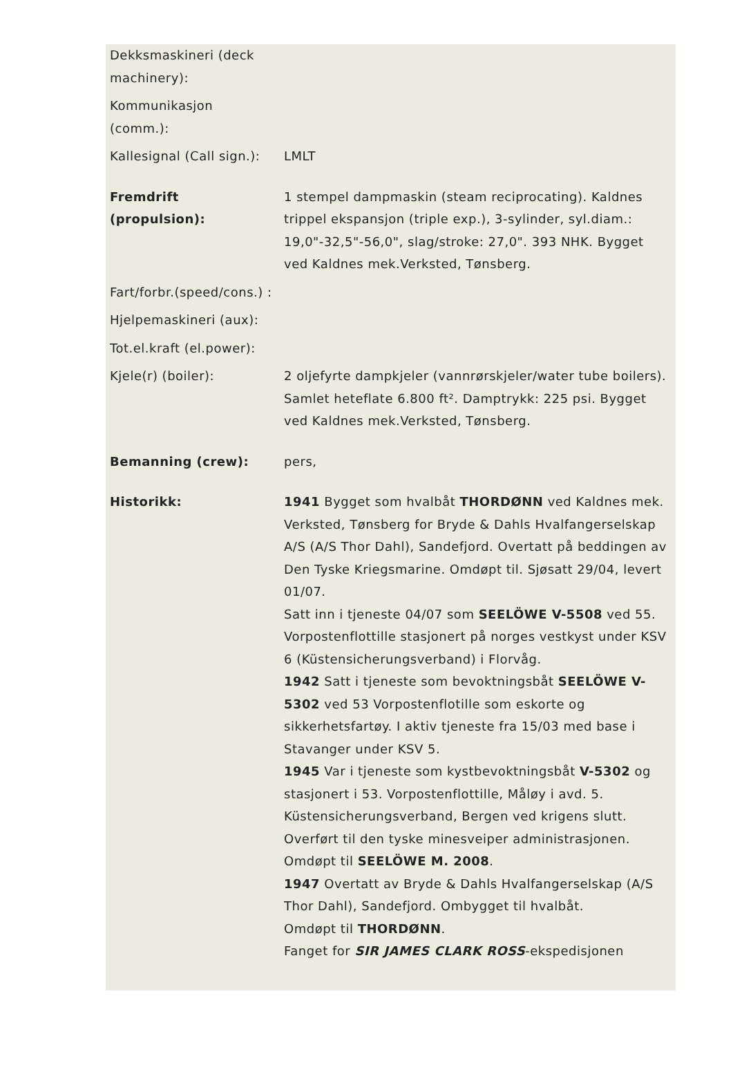| Dekksmaskineri (deck machinery): | |
| Kommunikasjon (comm.): | |
| Kallesignal (Call sign.): | LMLT |
| Fremdrift (propulsion): | 1 stempel dampmaskin (steam reciprocating). Kaldnes trippel ekspansjon (triple exp.), 3-sylinder, syl.diam.: 19,0"-32,5"-56,0", slag/stroke: 27,0". 393 NHK. Bygget ved Kaldnes mek.Verksted, Tønsberg. |
| Fart/forbr.(speed/cons.) : | |
| Hjelpemaskineri (aux): | |
| Tot.el.kraft (el.power): | |
| Kjele(r) (boiler): | 2 oljefyrte dampkjeler (vannrørskjeler/water tube boilers). Samlet heteflate 6.800 ft². Damptrykk: 225 psi. Bygget ved Kaldnes mek.Verksted, Tønsberg. |
| Bemanning (crew): | pers, |
| Historikk: | 1941 Bygget som hvalbåt THORDØNN ved Kaldnes mek. Verksted, Tønsberg for Bryde & Dahls Hvalfangerselskap A/S (A/S Thor Dahl), Sandefjord. Overtatt på beddingen av Den Tyske Kriegsmarine. Omdøpt til. Sjøsatt 29/04, levert 01/07. Satt inn i tjeneste 04/07 som SEELÖWE V-5508 ved 55. Vorpostenflottille stasjonert på norges vestkyst under KSV 6 (Küstensicherungsverband) i Florvåg. 1942 Satt i tjeneste som bevoktningsbåt SEELÖWE V-5302 ved 53 Vorpostenflotille som eskorte og sikkerhetsfartøy. I aktiv tjeneste fra 15/03 med base i Stavanger under KSV 5. 1945 Var i tjeneste som kystbevoktningsbåt V-5302 og stasjonert i 53. Vorpostenflottille, Måløy i avd. 5. Küstensicherungsverband, Bergen ved krigens slutt. Overført til den tyske minesveiper administrasjonen. Omdøpt til SEELÖWE M. 2008 . 1947 Overtatt av Bryde & Dahls Hvalfangerselskap (A/S Thor Dahl), Sandefjord. Ombygget til hvalbåt. Omdøpt til THORDØNN . Fanget for SIR JAMES CLARK ROSS -ekspedisjonen |